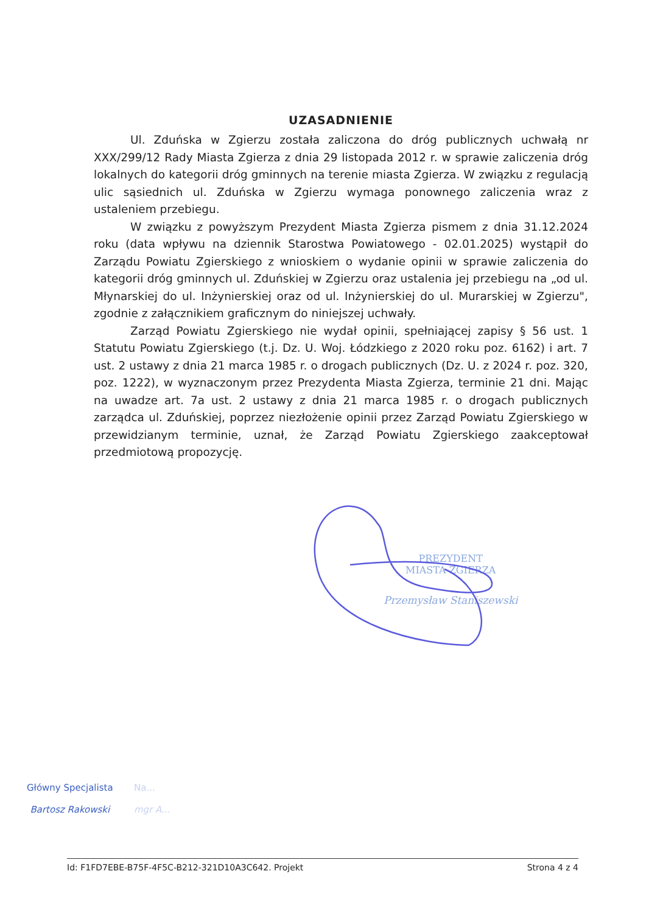UZASADNIENIE
Ul. Zduńska w Zgierzu została zaliczona do dróg publicznych uchwałą nr XXX/299/12 Rady Miasta Zgierza z dnia 29 listopada 2012 r. w sprawie zaliczenia dróg lokalnych do kategorii dróg gminnych na terenie miasta Zgierza. W związku z regulacją ulic sąsiednich ul. Zduńska w Zgierzu wymaga ponownego zaliczenia wraz z ustaleniem przebiegu.
W związku z powyższym Prezydent Miasta Zgierza pismem z dnia 31.12.2024 roku (data wpływu na dziennik Starostwa Powiatowego - 02.01.2025) wystąpił do Zarządu Powiatu Zgierskiego z wnioskiem o wydanie opinii w sprawie zaliczenia do kategorii dróg gminnych ul. Zduńskiej w Zgierzu oraz ustalenia jej przebiegu na „od ul. Młynarskiej do ul. Inżynierskiej oraz od ul. Inżynierskiej do ul. Murarskiej w Zgierzu", zgodnie z załącznikiem graficznym do niniejszej uchwały.
Zarząd Powiatu Zgierskiego nie wydał opinii, spełniającej zapisy § 56 ust. 1 Statutu Powiatu Zgierskiego (t.j. Dz. U. Woj. Łódzkiego z 2020 roku poz. 6162) i art. 7 ust. 2 ustawy z dnia 21 marca 1985 r. o drogach publicznych (Dz. U. z 2024 r. poz. 320, poz. 1222), w wyznaczonym przez Prezydenta Miasta Zgierza, terminie 21 dni. Mając na uwadze art. 7a ust. 2 ustawy z dnia 21 marca 1985 r. o drogach publicznych zarządca ul. Zduńskiej, poprzez niezłożenie opinii przez Zarząd Powiatu Zgierskiego w przewidzianym terminie, uznał, że Zarząd Powiatu Zgierskiego zaakceptował przedmiotową propozycję.
PREZYDENT
MIASTA ZGIERZA
Przemysław Staniszewski
Główny Specjalista
Bartosz Rakowski
Na...
mgr A...
Id: F1FD7EBE-B75F-4F5C-B212-321D10A3C642. Projekt Strona 4 z 4